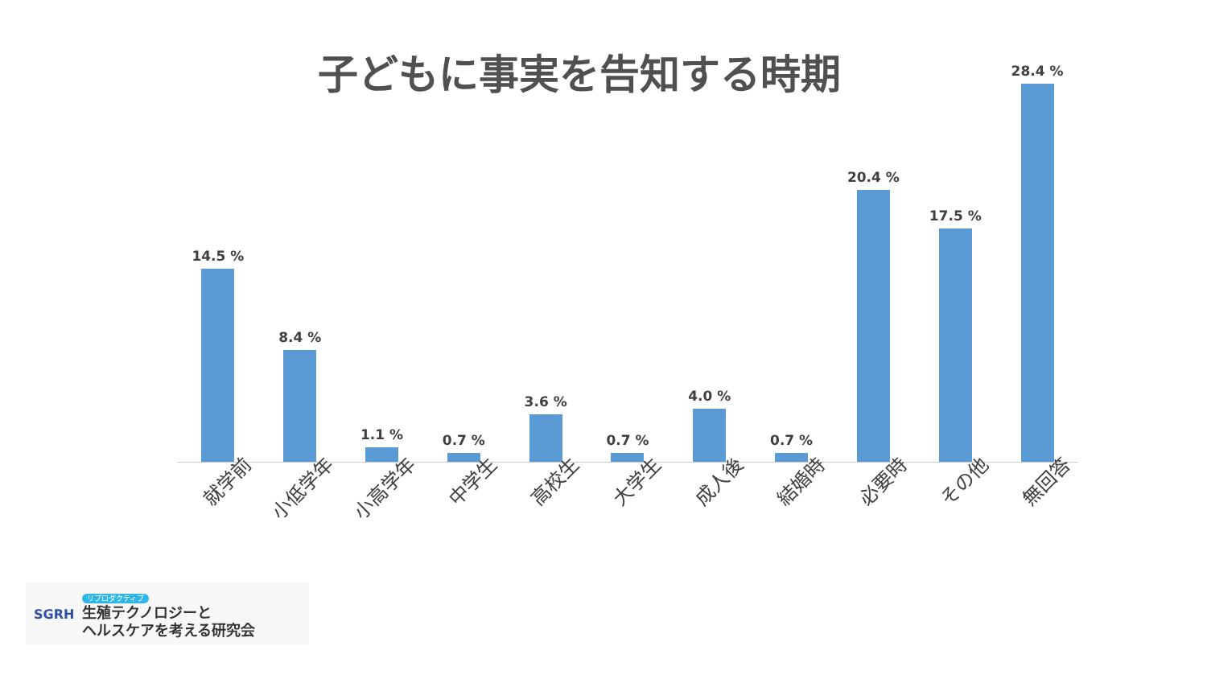子どもに事実を告知する時期
14.5 %
8.4 %
1.1 %
0.7 %
3.6 %
0.7 %
4.0 %
0.7 %
20.4 %
17.5 %
28.4 %
就学前
小低学年
小高学年
中学生
高校生
大学生
成人後
結婚時
必要時
その他
無回答
SGRH
リプロダクティブ
生殖テクノロジーと
ヘルスケアを考える研究会